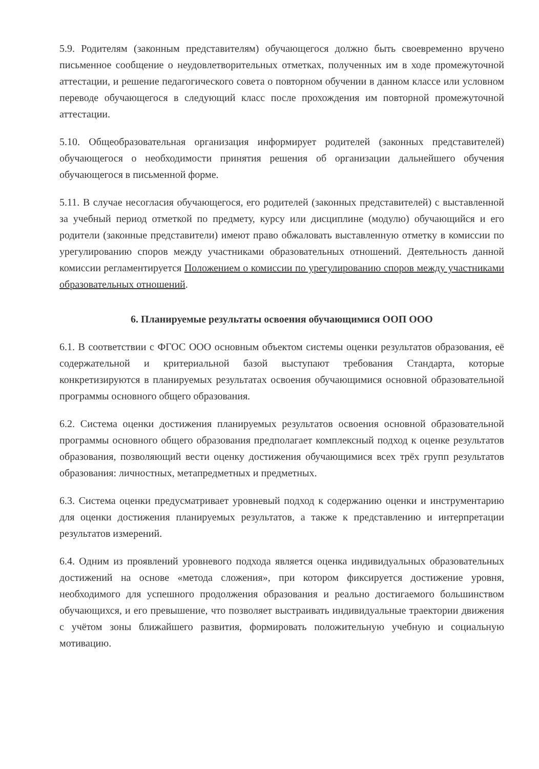5.9. Родителям (законным представителям) обучающегося должно быть своевременно вручено письменное сообщение о неудовлетворительных отметках, полученных им в ходе промежуточной аттестации, и решение педагогического совета о повторном обучении в данном классе или условном переводе обучающегося в следующий класс после прохождения им повторной промежуточной аттестации.
5.10. Общеобразовательная организация информирует родителей (законных представителей) обучающегося о необходимости принятия решения об организации дальнейшего обучения обучающегося в письменной форме.
5.11. В случае несогласия обучающегося, его родителей (законных представителей) с выставленной за учебный период отметкой по предмету, курсу или дисциплине (модулю) обучающийся и его родители (законные представители) имеют право обжаловать выставленную отметку в комиссии по урегулированию споров между участниками образовательных отношений. Деятельность данной комиссии регламентируется Положением о комиссии по урегулированию споров между участниками образовательных отношений.
6. Планируемые результаты освоения обучающимися ООП ООО
6.1. В соответствии с ФГОС ООО основным объектом системы оценки результатов образования, её содержательной и критериальной базой выступают требования Стандарта, которые конкретизируются в планируемых результатах освоения обучающимися основной образовательной программы основного общего образования.
6.2. Система оценки достижения планируемых результатов освоения основной образовательной программы основного общего образования предполагает комплексный подход к оценке результатов образования, позволяющий вести оценку достижения обучающимися всех трёх групп результатов образования: личностных, метапредметных и предметных.
6.3. Система оценки предусматривает уровневый подход к содержанию оценки и инструментарию для оценки достижения планируемых результатов, а также к представлению и интерпретации результатов измерений.
6.4. Одним из проявлений уровневого подхода является оценка индивидуальных образовательных достижений на основе «метода сложения», при котором фиксируется достижение уровня, необходимого для успешного продолжения образования и реально достигаемого большинством обучающихся, и его превышение, что позволяет выстраивать индивидуальные траектории движения с учётом зоны ближайшего развития, формировать положительную учебную и социальную мотивацию.